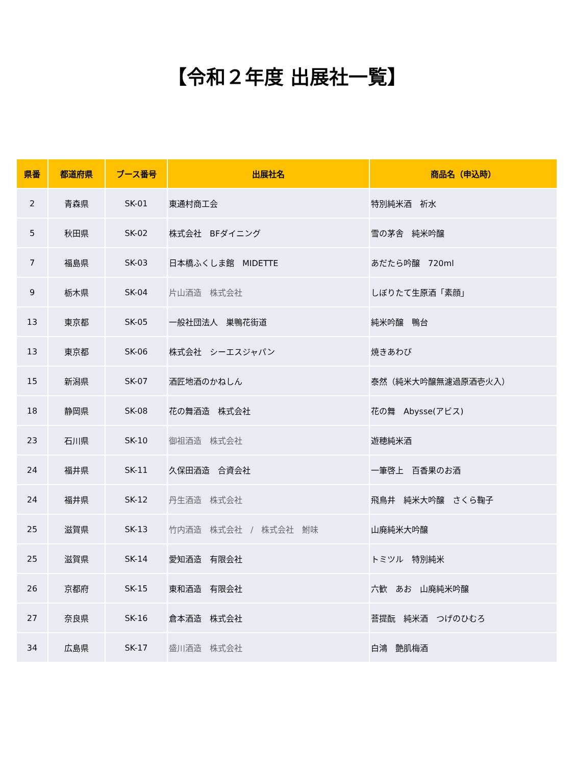【令和２年度 出展社一覧】
| 県番 | 都道府県 | ブース番号 | 出展社名 | 商品名（申込時） |
| --- | --- | --- | --- | --- |
| 2 | 青森県 | SK-01 | 東通村商工会 | 特別純米酒 祈水 |
| 5 | 秋田県 | SK-02 | 株式会社 BFダイニング | 雪の茅舎 純米吟醸 |
| 7 | 福島県 | SK-03 | 日本橋ふくしま館 MIDETTE | あだたら吟醸 720ml |
| 9 | 栃木県 | SK-04 | 片山酒造 株式会社 | しぼりたて生原酒「素顔」 |
| 13 | 東京都 | SK-05 | 一般社団法人 巣鴨花街道 | 純米吟醸 鴨台 |
| 13 | 東京都 | SK-06 | 株式会社 シーエスジャパン | 焼きあわび |
| 15 | 新潟県 | SK-07 | 酒匠地酒のかねしん | 泰然（純米大吟醸無濾過原酒壱火入） |
| 18 | 静岡県 | SK-08 | 花の舞酒造 株式会社 | 花の舞 Abysse(アビス) |
| 23 | 石川県 | SK-10 | 御祖酒造 株式会社 | 遊穂純米酒 |
| 24 | 福井県 | SK-11 | 久保田酒造 合資会社 | 一筆啓上 百香果のお酒 |
| 24 | 福井県 | SK-12 | 丹生酒造 株式会社 | 飛鳥井 純米大吟醸 さくら鞠子 |
| 25 | 滋賀県 | SK-13 | 竹内酒造 株式会社 / 株式会社 鮒味 | 山廃純米大吟醸 |
| 25 | 滋賀県 | SK-14 | 愛知酒造 有限会社 | トミツル 特別純米 |
| 26 | 京都府 | SK-15 | 東和酒造 有限会社 | 六歓 あお 山廃純米吟醸 |
| 27 | 奈良県 | SK-16 | 倉本酒造 株式会社 | 菩提酛 純米酒 つげのひむろ |
| 34 | 広島県 | SK-17 | 盛川酒造 株式会社 | 白鴻 艶肌梅酒 |